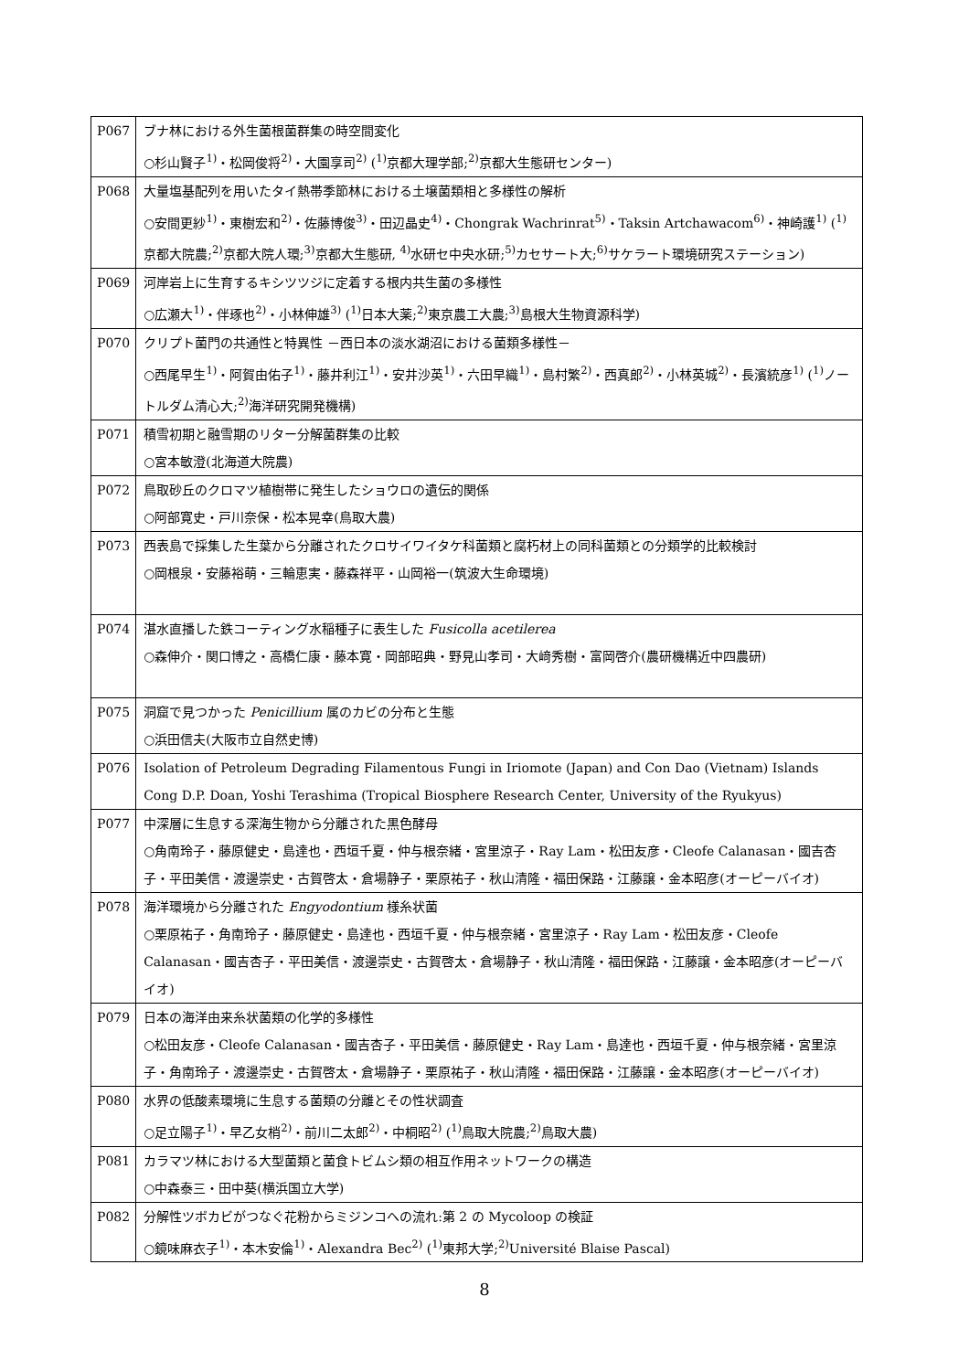| P067 | ブナ林における外生菌根菌群集の時空間変化 ○杉山賢子<sup>1)</sup>・松岡俊将<sup>2)</sup>・大園享司<sup>2)</sup> (<sup>1)</sup>京都大理学部;<sup>2)</sup>京都大生態研センター) |
| P068 | 大量塩基配列を用いたタイ熱帯季節林における土壌菌類相と多様性の解析 ○安間更紗<sup>1)</sup>・東樹宏和<sup>2)</sup>・佐藤博俊<sup>3)</sup>・田辺晶史<sup>4)</sup>・Chongrak Wachrinrat<sup>5)</sup>・Taksin Artchawacom<sup>6)</sup>・神崎護<sup>1)</sup> (<sup>1)</sup>京都大院農;<sup>2)</sup>京都大院人環;<sup>3)</sup>京都大生態研, <sup>4)</sup>水研セ中央水研;<sup>5)</sup>カセサート大;<sup>6)</sup>サケラート環境研究ステーション) |
| P069 | 河岸岩上に生育するキシツツジに定着する根内共生菌の多様性 ○広瀬大<sup>1)</sup>・伴琢也<sup>2)</sup>・小林伸雄<sup>3)</sup> (<sup>1)</sup>日本大薬;<sup>2)</sup>東京農工大農;<sup>3)</sup>島根大生物資源科学) |
| P070 | クリプト菌門の共通性と特異性 －西日本の淡水湖沼における菌類多様性－ ○西尾早生<sup>1)</sup>・阿賀由佑子<sup>1)</sup>・藤井利江<sup>1)</sup>・安井沙英<sup>1)</sup>・六田早織<sup>1)</sup>・島村繁<sup>2)</sup>・西真郎<sup>2)</sup>・小林英城<sup>2)</sup>・長濱統彦<sup>1)</sup> (<sup>1)</sup>ノートルダム清心大;<sup>2)</sup>海洋研究開発機構) |
| P071 | 積雪初期と融雪期のリター分解菌群集の比較 ○宮本敏澄(北海道大院農) |
| P072 | 鳥取砂丘のクロマツ植樹帯に発生したショウロの遺伝的関係 ○阿部寛史・戸川奈保・松本晃幸(鳥取大農) |
| P073 | 西表島で採集した生葉から分離されたクロサイワイタケ科菌類と腐朽材上の同科菌類との分類学的比較検討 ○岡根泉・安藤裕萌・三輪恵実・藤森祥平・山岡裕一(筑波大生命環境) |
| P074 | 湛水直播した鉄コーティング水稲種子に表生した Fusicolla acetilerea ○森伸介・関口博之・高橋仁康・藤本寛・岡部昭典・野見山孝司・大﨑秀樹・富岡啓介(農研機構近中四農研) |
| P075 | 洞窟で見つかった Penicillium 属のカビの分布と生態 ○浜田信夫(大阪市立自然史博) |
| P076 | Isolation of Petroleum Degrading Filamentous Fungi in Iriomote (Japan) and Con Dao (Vietnam) Islands Cong D.P. Doan, Yoshi Terashima (Tropical Biosphere Research Center, University of the Ryukyus) |
| P077 | 中深層に生息する深海生物から分離された黒色酵母 ○角南玲子・藤原健史・島達也・西垣千夏・仲与根奈緒・宮里涼子・Ray Lam・松田友彦・Cleofe Calanasan・國吉杏子・平田美信・渡邊崇史・古賀啓太・倉場静子・栗原祐子・秋山清隆・福田保路・江藤譲・金本昭彦(オーピーバイオ) |
| P078 | 海洋環境から分離された Engyodontium 様糸状菌 ○栗原祐子・角南玲子・藤原健史・島達也・西垣千夏・仲与根奈緒・宮里涼子・Ray Lam・松田友彦・Cleofe Calanasan・國吉杏子・平田美信・渡邊崇史・古賀啓太・倉場静子・秋山清隆・福田保路・江藤譲・金本昭彦(オーピーバイオ) |
| P079 | 日本の海洋由来糸状菌類の化学的多様性 ○松田友彦・Cleofe Calanasan・國吉杏子・平田美信・藤原健史・Ray Lam・島達也・西垣千夏・仲与根奈緒・宮里涼子・角南玲子・渡邊崇史・古賀啓太・倉場静子・栗原祐子・秋山清隆・福田保路・江藤譲・金本昭彦(オーピーバイオ) |
| P080 | 水界の低酸素環境に生息する菌類の分離とその性状調査 ○足立陽子<sup>1)</sup>・早乙女梢<sup>2)</sup>・前川二太郎<sup>2)</sup>・中桐昭<sup>2)</sup> (<sup>1)</sup>鳥取大院農;<sup>2)</sup>鳥取大農) |
| P081 | カラマツ林における大型菌類と菌食トビムシ類の相互作用ネットワークの構造 ○中森泰三・田中葵(横浜国立大学) |
| P082 | 分解性ツボカビがつなぐ花粉からミジンコへの流れ:第 2 の Mycoloop の検証 ○鏡味麻衣子<sup>1)</sup>・本木安倫<sup>1)</sup>・Alexandra Bec<sup>2)</sup> (<sup>1)</sup>東邦大学;<sup>2)</sup>Université Blaise Pascal) |
8